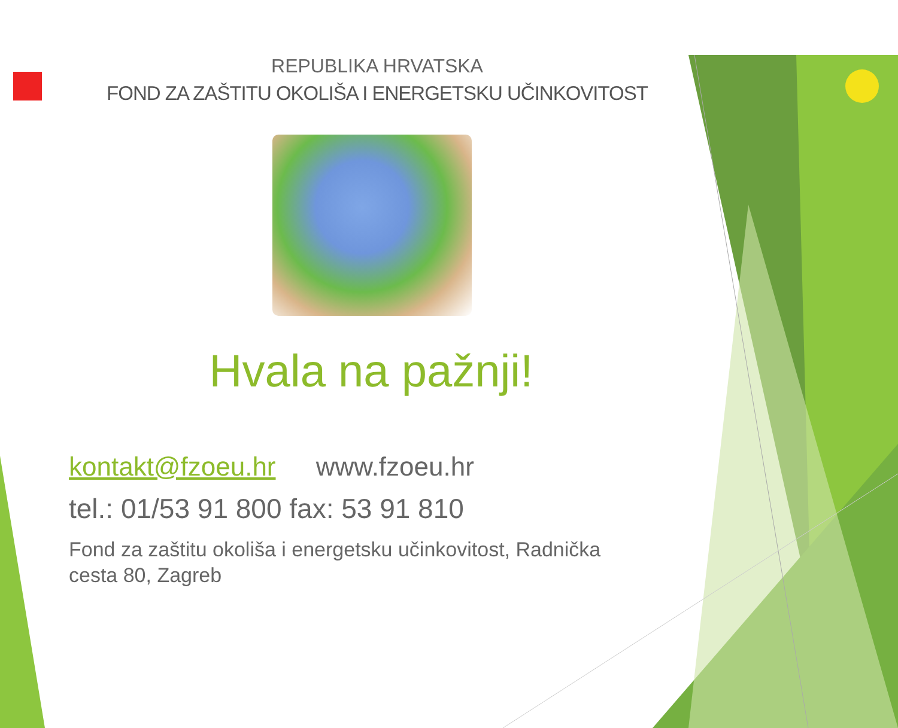REPUBLIKA HRVATSKA
FOND ZA ZAŠTITU OKOLIŠA I ENERGETSKU UČINKOVITOST
Hvala na pažnji!
kontakt@fzoeu.hr www.fzoeu.hr
tel.: 01/53 91 800 fax: 53 91 810
Fond za zaštitu okoliša i energetsku učinkovitost, Radnička cesta 80, Zagreb